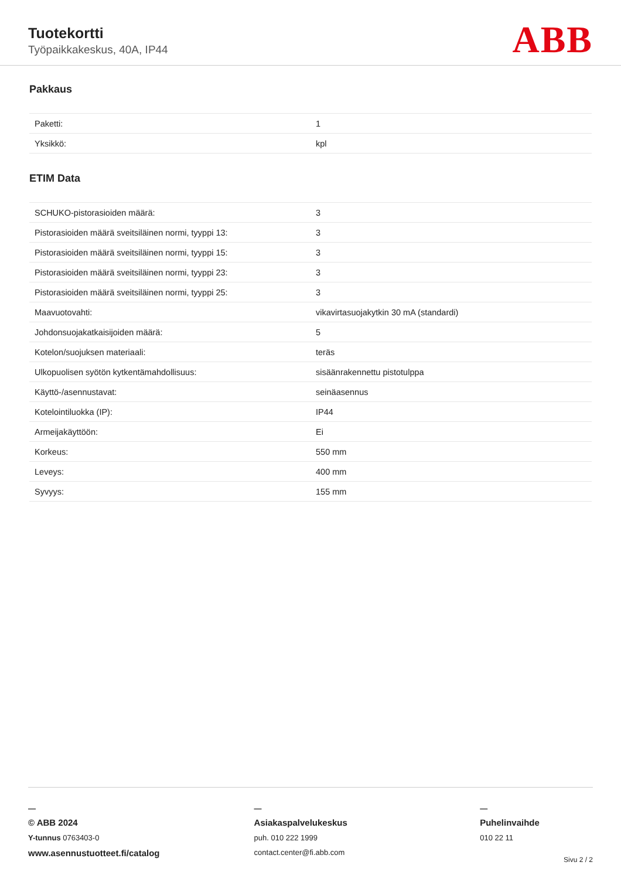Tuotekortti
Työpaikkakeskus, 40A, IP44 ABB
Pakkaus
| Paketti: | 1 |
| Yksikkö: | kpl |
ETIM Data
| SCHUKO-pistorasioiden määrä: | 3 |
| Pistorasioiden määrä sveitsiläinen normi, tyyppi 13: | 3 |
| Pistorasioiden määrä sveitsiläinen normi, tyyppi 15: | 3 |
| Pistorasioiden määrä sveitsiläinen normi, tyyppi 23: | 3 |
| Pistorasioiden määrä sveitsiläinen normi, tyyppi 25: | 3 |
| Maavuotovahti: | vikavirtasuojakytkin 30 mA (standardi) |
| Johdonsuojakatkaisijoiden määrä: | 5 |
| Kotelon/suojuksen materiaali: | teräs |
| Ulkopuolisen syötön kytkentämahdollisuus: | sisäänrakennettu pistotulppa |
| Käyttö-/asennustavat: | seinäasennus |
| Kotelointiluokka (IP): | IP44 |
| Armeijakäyttöön: | Ei |
| Korkeus: | 550 mm |
| Leveys: | 400 mm |
| Syvyys: | 155 mm |
—
© ABB 2024
Y-tunnus 0763403-0
www.asennustuotteet.fi/catalog
—
Asiakaspalvelukeskus
puh. 010 222 1999
contact.center@fi.abb.com
—
Puhelinvaihde
010 22 11
Sivu 2 / 2